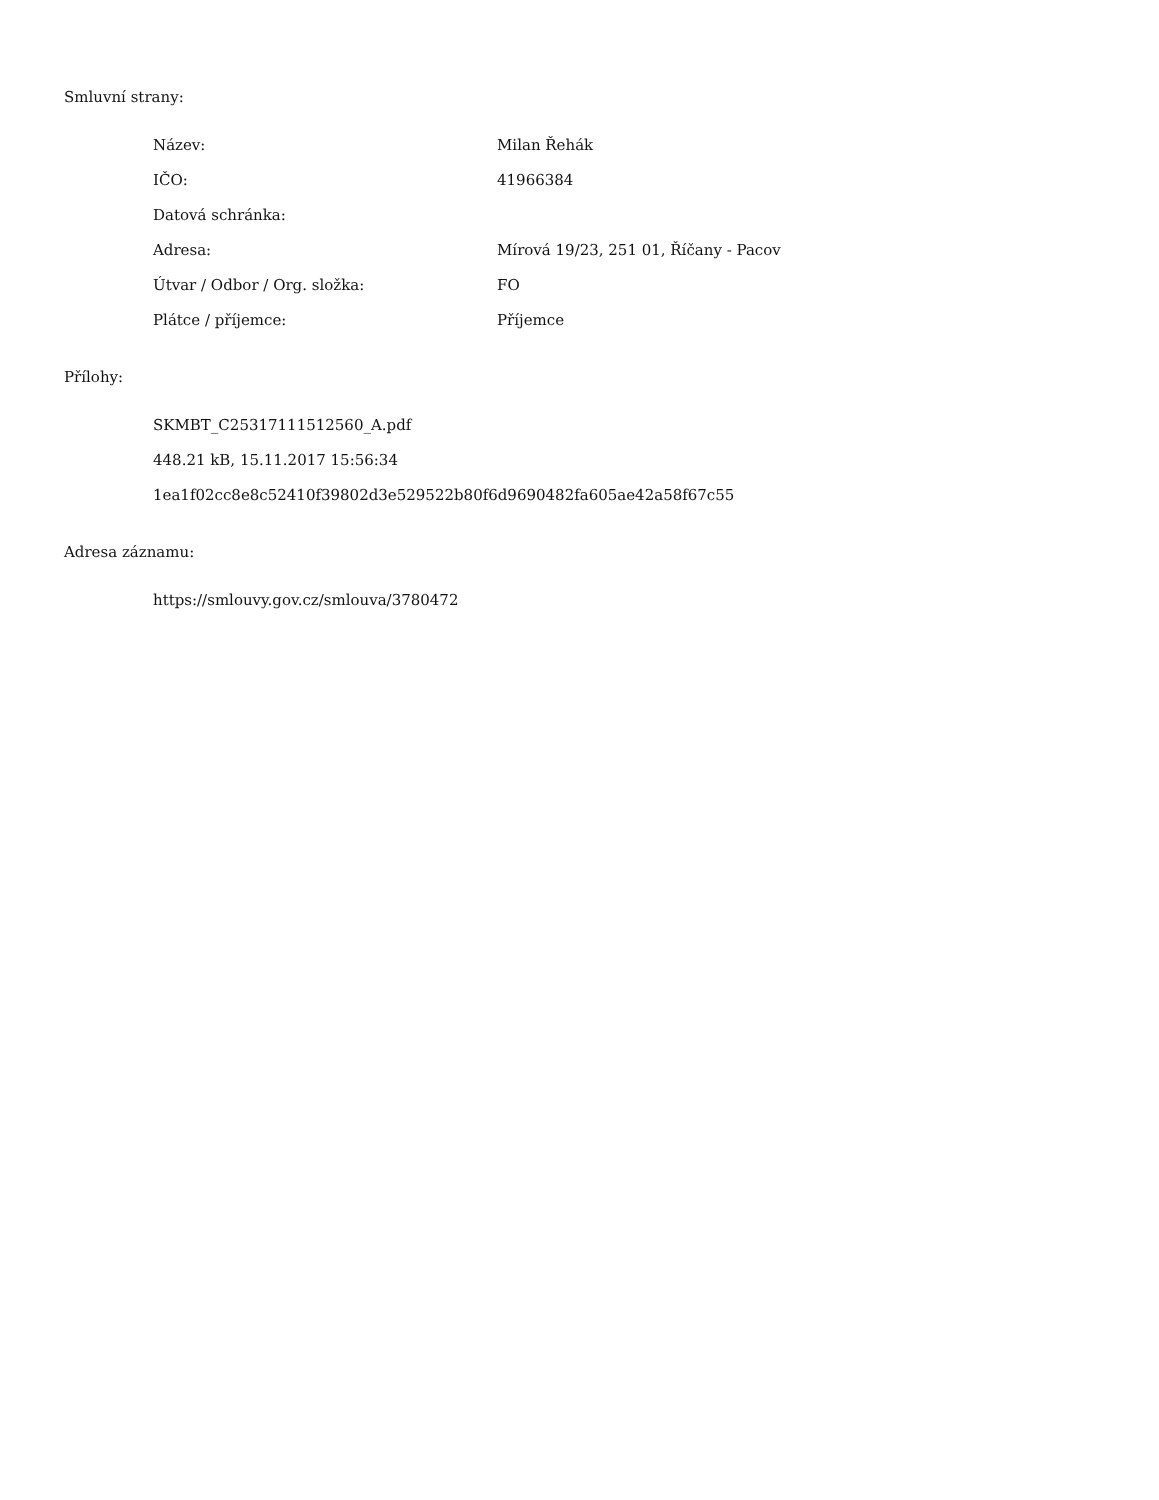Smluvní strany:
| Název: | Milan Řehák |
| IČO: | 41966384 |
| Datová schránka: | |
| Adresa: | Mírová 19/23, 251 01, Říčany - Pacov |
| Útvar / Odbor / Org. složka: | FO |
| Plátce / příjemce: | Příjemce |
Přílohy:
SKMBT_C25317111512560_A.pdf
448.21 kB, 15.11.2017 15:56:34
1ea1f02cc8e8c52410f39802d3e529522b80f6d9690482fa605ae42a58f67c55
Adresa záznamu:
https://smlouvy.gov.cz/smlouva/3780472